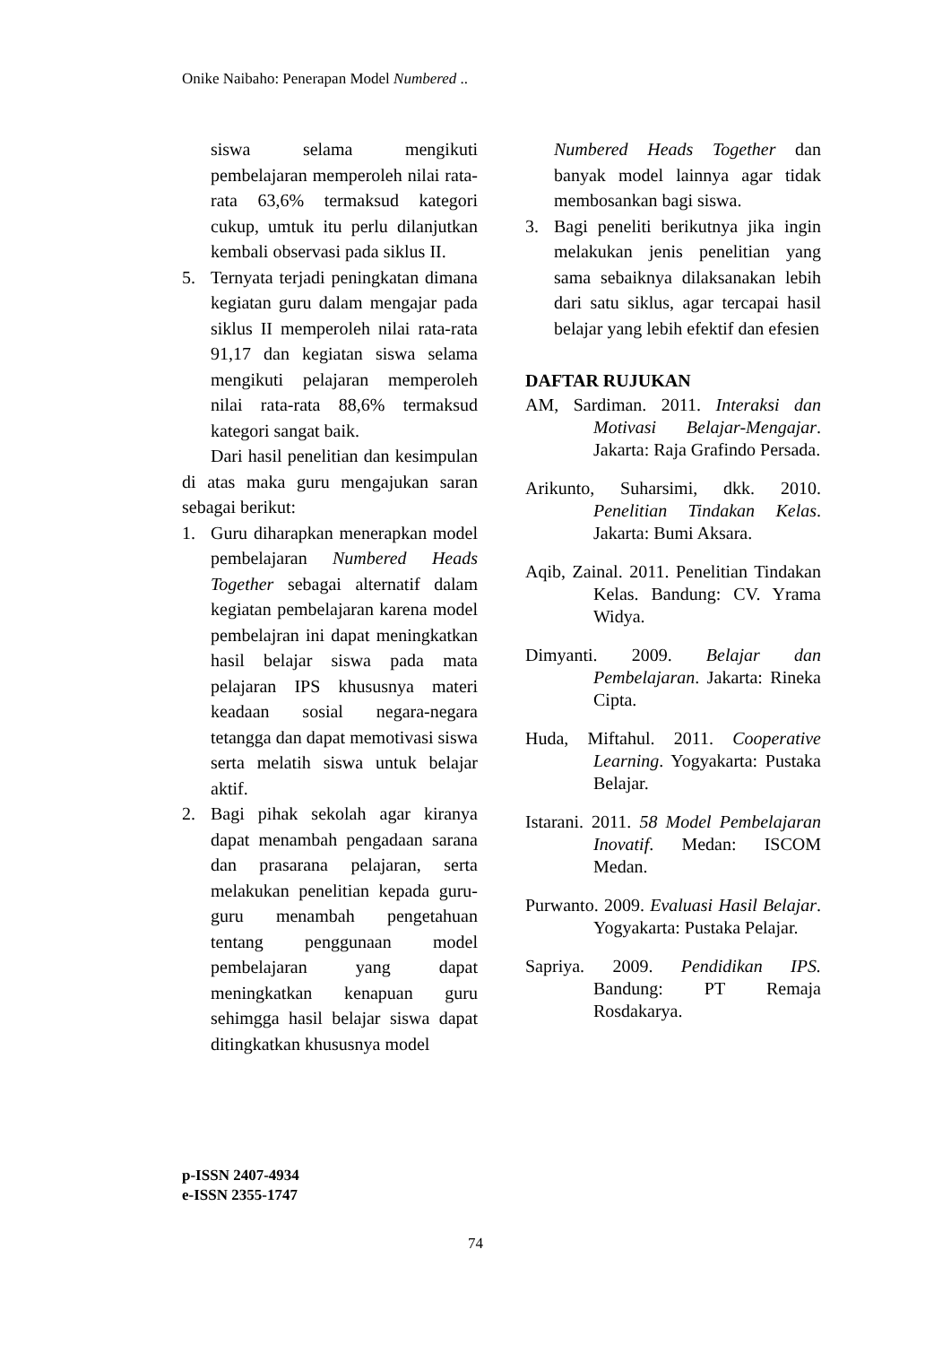Onike Naibaho: Penerapan Model Numbered ..
siswa selama mengikuti pembelajaran memperoleh nilai rata-rata 63,6% termaksud kategori cukup, umtuk itu perlu dilanjutkan kembali observasi pada siklus II.
5. Ternyata terjadi peningkatan dimana kegiatan guru dalam mengajar pada siklus II memperoleh nilai rata-rata 91,17 dan kegiatan siswa selama mengikuti pelajaran memperoleh nilai rata-rata 88,6% termaksud kategori sangat baik.
Dari hasil penelitian dan kesimpulan di atas maka guru mengajukan saran sebagai berikut:
1. Guru diharapkan menerapkan model pembelajaran Numbered Heads Together sebagai alternatif dalam kegiatan pembelajaran karena model pembelajran ini dapat meningkatkan hasil belajar siswa pada mata pelajaran IPS khususnya materi keadaan sosial negara-negara tetangga dan dapat memotivasi siswa serta melatih siswa untuk belajar aktif.
2. Bagi pihak sekolah agar kiranya dapat menambah pengadaan sarana dan prasarana pelajaran, serta melakukan penelitian kepada guru-guru menambah pengetahuan tentang penggunaan model pembelajaran yang dapat meningkatkan kenapuan guru sehimgga hasil belajar siswa dapat ditingkatkan khususnya model
Numbered Heads Together dan banyak model lainnya agar tidak membosankan bagi siswa.
3. Bagi peneliti berikutnya jika ingin melakukan jenis penelitian yang sama sebaiknya dilaksanakan lebih dari satu siklus, agar tercapai hasil belajar yang lebih efektif dan efesien
DAFTAR RUJUKAN
AM, Sardiman. 2011. Interaksi dan Motivasi Belajar-Mengajar. Jakarta: Raja Grafindo Persada.
Arikunto, Suharsimi, dkk. 2010. Penelitian Tindakan Kelas. Jakarta: Bumi Aksara.
Aqib, Zainal. 2011. Penelitian Tindakan Kelas. Bandung: CV. Yrama Widya.
Dimyanti. 2009. Belajar dan Pembelajaran. Jakarta: Rineka Cipta.
Huda, Miftahul. 2011. Cooperative Learning. Yogyakarta: Pustaka Belajar.
Istarani. 2011. 58 Model Pembelajaran Inovatif. Medan: ISCOM Medan.
Purwanto. 2009. Evaluasi Hasil Belajar. Yogyakarta: Pustaka Pelajar.
Sapriya. 2009. Pendidikan IPS. Bandung: PT Remaja Rosdakarya.
p-ISSN 2407-4934
e-ISSN 2355-1747
74